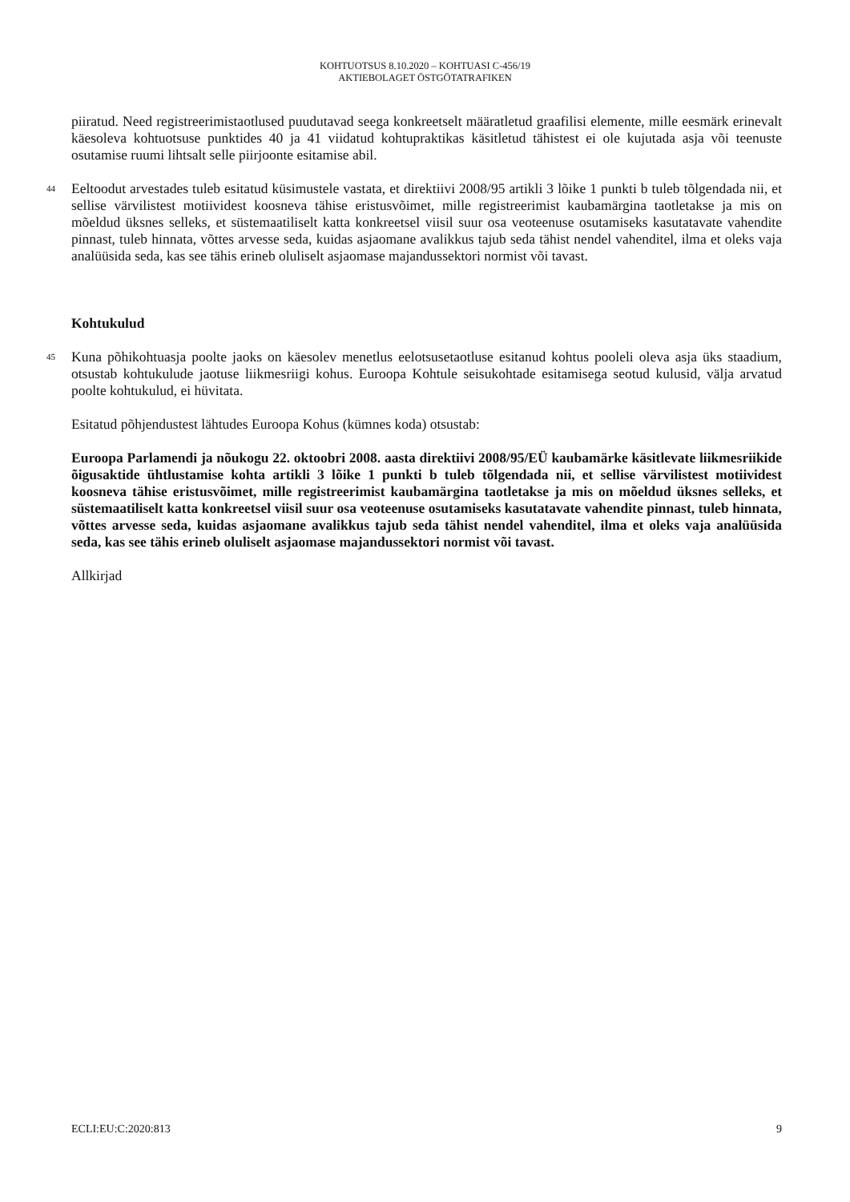KOHTUOTSUS 8.10.2020 – KOHTUASI C-456/19
AKTIEBOLAGET ÖSTGÖTATRAFIKEN
piiratud. Need registreerimistaotlused puudutavad seega konkreetselt määratletud graafilisi elemente, mille eesmärk erinevalt käesoleva kohtuotsuse punktides 40 ja 41 viidatud kohtupraktikas käsitletud tähistest ei ole kujutada asja või teenuste osutamise ruumi lihtsalt selle piirjoonte esitamise abil.
44
Eeltoodut arvestades tuleb esitatud küsimustele vastata, et direktiivi 2008/95 artikli 3 lõike 1 punkti b tuleb tõlgendada nii, et sellise värvilistest motiividest koosneva tähise eristusvõimet, mille registreerimist kaubamärgina taotletakse ja mis on mõeldud üksnes selleks, et süstemaatiliselt katta konkreetsel viisil suur osa veoteenuse osutamiseks kasutatavate vahendite pinnast, tuleb hinnata, võttes arvesse seda, kuidas asjaomane avalikkus tajub seda tähist nendel vahenditel, ilma et oleks vaja analüüsida seda, kas see tähis erineb oluliselt asjaomase majandussektori normist või tavast.
Kohtukulud
45
Kuna põhikohtuasja poolte jaoks on käesolev menetlus eelotsusetaotluse esitanud kohtus pooleli oleva asja üks staadium, otsustab kohtukulude jaotuse liikmesriigi kohus. Euroopa Kohtule seisukohtade esitamisega seotud kulusid, välja arvatud poolte kohtukulud, ei hüvitata.
Esitatud põhjendustest lähtudes Euroopa Kohus (kümnes koda) otsustab:
Euroopa Parlamendi ja nõukogu 22. oktoobri 2008. aasta direktiivi 2008/95/EÜ kaubamärke käsitlevate liikmesriikide õigusaktide ühtlustamise kohta artikli 3 lõike 1 punkti b tuleb tõlgendada nii, et sellise värvilistest motiividest koosneva tähise eristusvõimet, mille registreerimist kaubamärgina taotletakse ja mis on mõeldud üksnes selleks, et süstemaatiliselt katta konkreetsel viisil suur osa veoteenuse osutamiseks kasutatavate vahendite pinnast, tuleb hinnata, võttes arvesse seda, kuidas asjaomane avalikkus tajub seda tähist nendel vahenditel, ilma et oleks vaja analüüsida seda, kas see tähis erineb oluliselt asjaomase majandussektori normist või tavast.
Allkirjad
ECLI:EU:C:2020:813 9